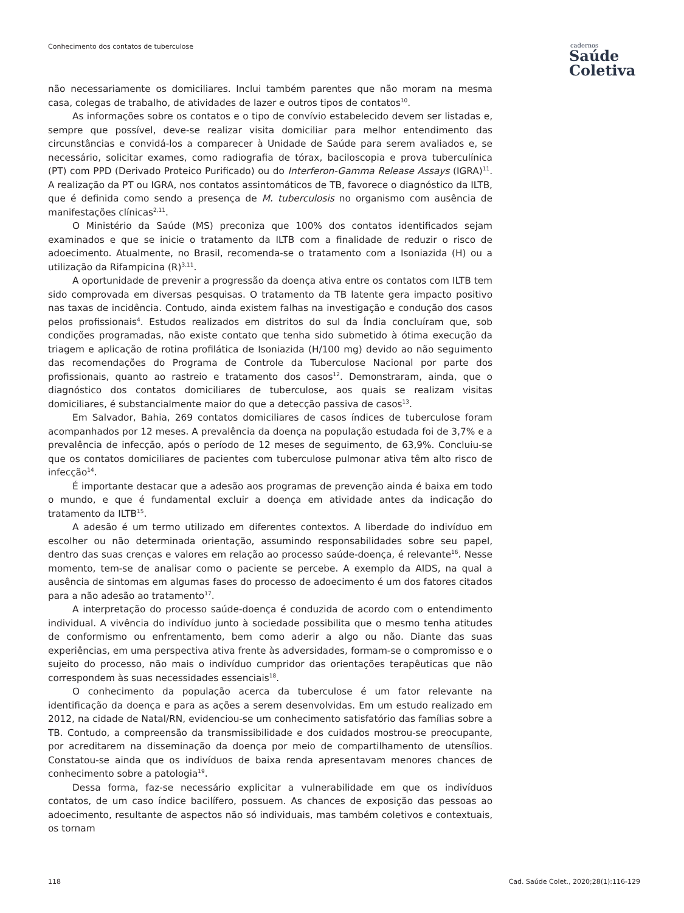Conhecimento dos contatos de tuberculose
cadernos
Saúde
Coletiva
não necessariamente os domiciliares. Inclui também parentes que não moram na mesma casa, colegas de trabalho, de atividades de lazer e outros tipos de contatos<sup>10</sup>.
As informações sobre os contatos e o tipo de convívio estabelecido devem ser listadas e, sempre que possível, deve-se realizar visita domiciliar para melhor entendimento das circunstâncias e convidá-los a comparecer à Unidade de Saúde para serem avaliados e, se necessário, solicitar exames, como radiografia de tórax, baciloscopia e prova tuberculínica (PT) com PPD (Derivado Proteico Purificado) ou do Interferon-Gamma Release Assays (IGRA)<sup>11</sup>. A realização da PT ou IGRA, nos contatos assintomáticos de TB, favorece o diagnóstico da ILTB, que é definida como sendo a presença de M. tuberculosis no organismo com ausência de manifestações clínicas<sup>2,11</sup>.
O Ministério da Saúde (MS) preconiza que 100% dos contatos identificados sejam examinados e que se inicie o tratamento da ILTB com a finalidade de reduzir o risco de adoecimento. Atualmente, no Brasil, recomenda-se o tratamento com a Isoniazida (H) ou a utilização da Rifampicina (R)<sup>3,11</sup>.
A oportunidade de prevenir a progressão da doença ativa entre os contatos com ILTB tem sido comprovada em diversas pesquisas. O tratamento da TB latente gera impacto positivo nas taxas de incidência. Contudo, ainda existem falhas na investigação e condução dos casos pelos profissionais<sup>4</sup>. Estudos realizados em distritos do sul da Índia concluíram que, sob condições programadas, não existe contato que tenha sido submetido à ótima execução da triagem e aplicação de rotina profilática de Isoniazida (H/100 mg) devido ao não seguimento das recomendações do Programa de Controle da Tuberculose Nacional por parte dos profissionais, quanto ao rastreio e tratamento dos casos<sup>12</sup>. Demonstraram, ainda, que o diagnóstico dos contatos domiciliares de tuberculose, aos quais se realizam visitas domiciliares, é substancialmente maior do que a detecção passiva de casos<sup>13</sup>.
Em Salvador, Bahia, 269 contatos domiciliares de casos índices de tuberculose foram acompanhados por 12 meses. A prevalência da doença na população estudada foi de 3,7% e a prevalência de infecção, após o período de 12 meses de seguimento, de 63,9%. Concluiu-se que os contatos domiciliares de pacientes com tuberculose pulmonar ativa têm alto risco de infecção<sup>14</sup>.
É importante destacar que a adesão aos programas de prevenção ainda é baixa em todo o mundo, e que é fundamental excluir a doença em atividade antes da indicação do tratamento da ILTB<sup>15</sup>.
A adesão é um termo utilizado em diferentes contextos. A liberdade do indivíduo em escolher ou não determinada orientação, assumindo responsabilidades sobre seu papel, dentro das suas crenças e valores em relação ao processo saúde-doença, é relevante<sup>16</sup>. Nesse momento, tem-se de analisar como o paciente se percebe. A exemplo da AIDS, na qual a ausência de sintomas em algumas fases do processo de adoecimento é um dos fatores citados para a não adesão ao tratamento<sup>17</sup>.
A interpretação do processo saúde-doença é conduzida de acordo com o entendimento individual. A vivência do indivíduo junto à sociedade possibilita que o mesmo tenha atitudes de conformismo ou enfrentamento, bem como aderir a algo ou não. Diante das suas experiências, em uma perspectiva ativa frente às adversidades, formam-se o compromisso e o sujeito do processo, não mais o indivíduo cumpridor das orientações terapêuticas que não correspondem às suas necessidades essenciais<sup>18</sup>.
O conhecimento da população acerca da tuberculose é um fator relevante na identificação da doença e para as ações a serem desenvolvidas. Em um estudo realizado em 2012, na cidade de Natal/RN, evidenciou-se um conhecimento satisfatório das famílias sobre a TB. Contudo, a compreensão da transmissibilidade e dos cuidados mostrou-se preocupante, por acreditarem na disseminação da doença por meio de compartilhamento de utensílios. Constatou-se ainda que os indivíduos de baixa renda apresentavam menores chances de conhecimento sobre a patologia<sup>19</sup>.
Dessa forma, faz-se necessário explicitar a vulnerabilidade em que os indivíduos contatos, de um caso índice bacilífero, possuem. As chances de exposição das pessoas ao adoecimento, resultante de aspectos não só individuais, mas também coletivos e contextuais, os tornam
118 Cad. Saúde Colet., 2020;28(1):116-129